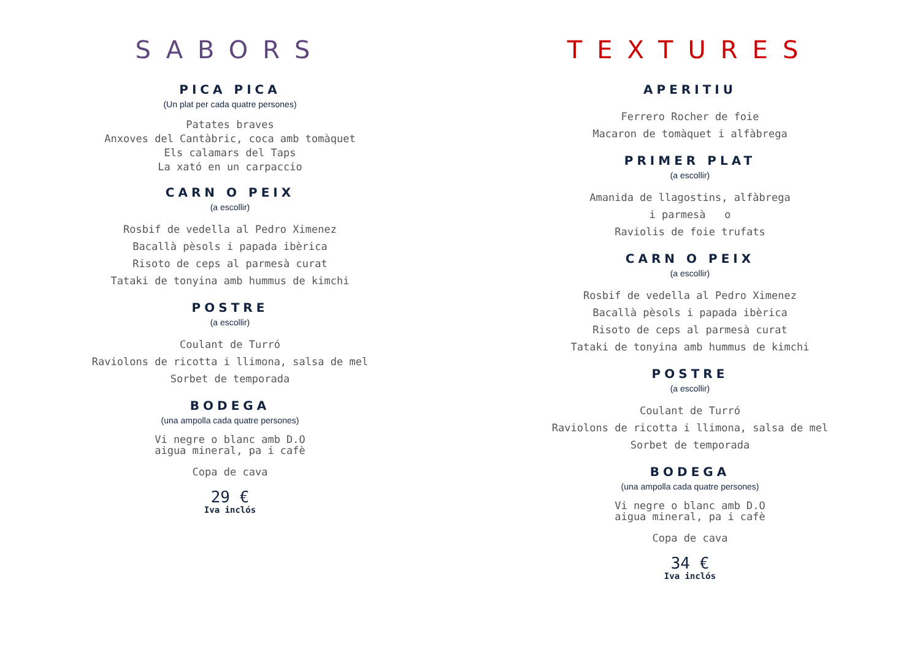SABORS
PICA PICA
(Un plat per cada quatre persones)
Patates braves
Anxoves del Cantàbric, coca amb tomàquet
Els calamars del Taps
La xató en un carpaccio
CARN O PEIX
(a escollir)
Rosbif de vedella al Pedro Ximenez
Bacallà pèsols i papada ibèrica
Risoto de ceps al parmesà curat
Tataki de tonyina amb hummus de kimchi
POSTRE
(a escollir)
Coulant de Turró
Raviolons de ricotta i llimona, salsa de mel
Sorbet de temporada
BODEGA
(una ampolla cada quatre persones)
Vi negre o blanc amb D.O
aigua mineral, pa i cafè
Copa de cava
29 €
Iva inclós
TEXTURES
APERITIU
Ferrero Rocher de foie
Macaron de tomàquet i alfàbrega
PRIMER PLAT
(a escollir)
Amanida de llagostins, alfàbrega
i parmesà o
Raviolis de foie trufats
CARN O PEIX
(a escollir)
Rosbif de vedella al Pedro Ximenez
Bacallà pèsols i papada ibèrica
Risoto de ceps al parmesà curat
Tataki de tonyina amb hummus de kimchi
POSTRE
(a escollir)
Coulant de Turró
Raviolons de ricotta i llimona, salsa de mel
Sorbet de temporada
BODEGA
(una ampolla cada quatre persones)
Vi negre o blanc amb D.O
aigua mineral, pa i cafè
Copa de cava
34 €
Iva inclós